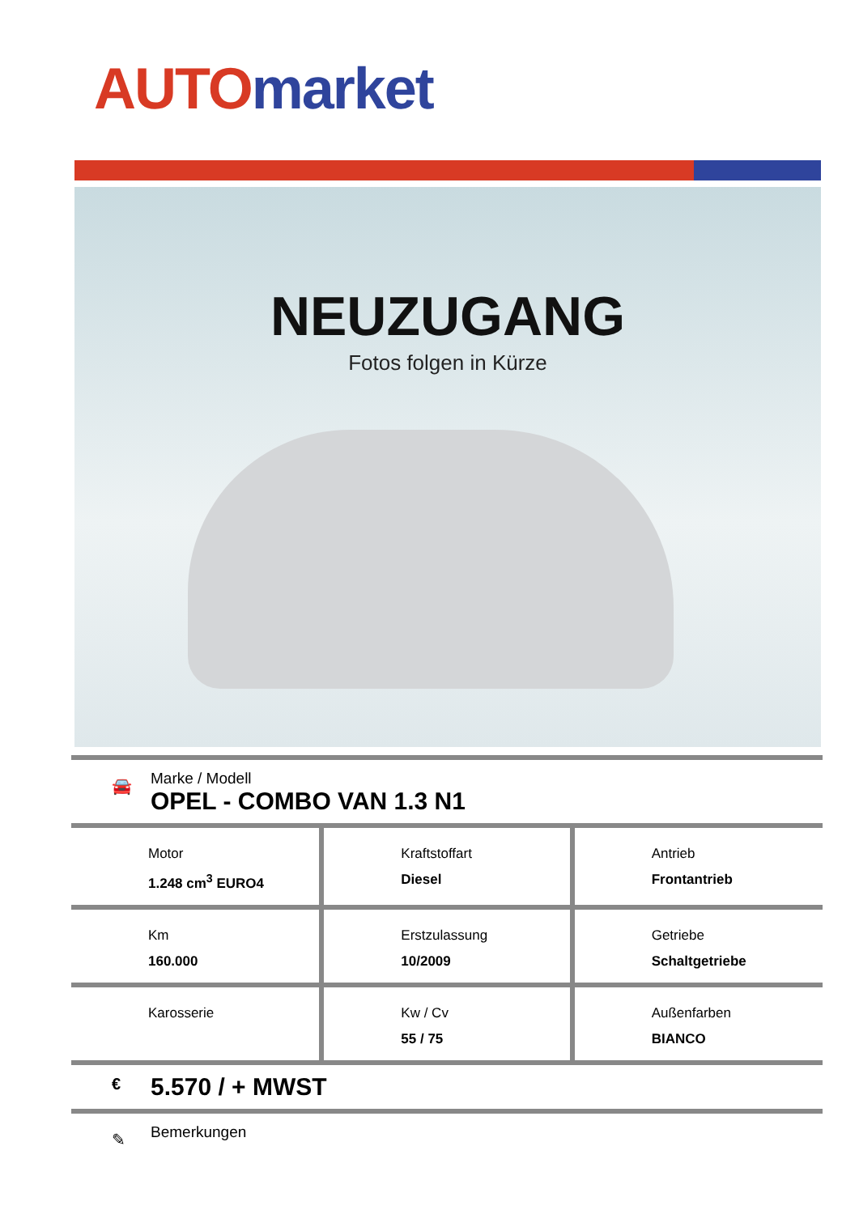AUTO market
NEUZUGANG
Fotos folgen in Kürze
🚘
Marke / Modell
OPEL - COMBO VAN 1.3 N1
| Motor 1.248 cm<sup>3</sup> EURO4 | Kraftstoffart Diesel | Antrieb Frontantrieb |
| Km 160.000 | Erstzulassung 10/2009 | Getriebe Schaltgetriebe |
| Karosserie | Kw / Cv 55 / 75 | Außenfarben BIANCO |
€
5.570 / + MWST
✎
Bemerkungen